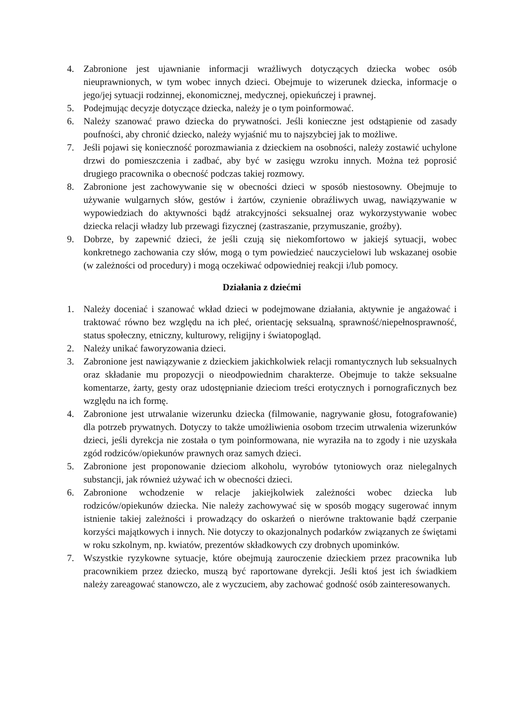4. Zabronione jest ujawnianie informacji wrażliwych dotyczących dziecka wobec osób nieuprawnionych, w tym wobec innych dzieci. Obejmuje to wizerunek dziecka, informacje o jego/jej sytuacji rodzinnej, ekonomicznej, medycznej, opiekuńczej i prawnej.
5. Podejmując decyzje dotyczące dziecka, należy je o tym poinformować.
6. Należy szanować prawo dziecka do prywatności. Jeśli konieczne jest odstąpienie od zasady poufności, aby chronić dziecko, należy wyjaśnić mu to najszybciej jak to możliwe.
7. Jeśli pojawi się konieczność porozmawiania z dzieckiem na osobności, należy zostawić uchylone drzwi do pomieszczenia i zadbać, aby być w zasięgu wzroku innych. Można też poprosić drugiego pracownika o obecność podczas takiej rozmowy.
8. Zabronione jest zachowywanie się w obecności dzieci w sposób niestosowny. Obejmuje to używanie wulgarnych słów, gestów i żartów, czynienie obraźliwych uwag, nawiązywanie w wypowiedziach do aktywności bądź atrakcyjności seksualnej oraz wykorzystywanie wobec dziecka relacji władzy lub przewagi fizycznej (zastraszanie, przymuszanie, groźby).
9. Dobrze, by zapewnić dzieci, że jeśli czują się niekomfortowo w jakiejś sytuacji, wobec konkretnego zachowania czy słów, mogą o tym powiedzieć nauczycielowi lub wskazanej osobie (w zależności od procedury) i mogą oczekiwać odpowiedniej reakcji i/lub pomocy.
Działania z dziećmi
1. Należy doceniać i szanować wkład dzieci w podejmowane działania, aktywnie je angażować i traktować równo bez względu na ich płeć, orientację seksualną, sprawność/niepełnosprawność, status społeczny, etniczny, kulturowy, religijny i światopogląd.
2. Należy unikać faworyzowania dzieci.
3. Zabronione jest nawiązywanie z dzieckiem jakichkolwiek relacji romantycznych lub seksualnych oraz składanie mu propozycji o nieodpowiednim charakterze. Obejmuje to także seksualne komentarze, żarty, gesty oraz udostępnianie dzieciom treści erotycznych i pornograficznych bez względu na ich formę.
4. Zabronione jest utrwalanie wizerunku dziecka (filmowanie, nagrywanie głosu, fotografowanie) dla potrzeb prywatnych. Dotyczy to także umożliwienia osobom trzecim utrwalenia wizerunków dzieci, jeśli dyrekcja nie została o tym poinformowana, nie wyraziła na to zgody i nie uzyskała zgód rodziców/opiekunów prawnych oraz samych dzieci.
5. Zabronione jest proponowanie dzieciom alkoholu, wyrobów tytoniowych oraz nielegalnych substancji, jak również używać ich w obecności dzieci.
6. Zabronione wchodzenie w relacje jakiejkolwiek zależności wobec dziecka lub rodziców/opiekunów dziecka. Nie należy zachowywać się w sposób mogący sugerować innym istnienie takiej zależności i prowadzący do oskarżeń o nierówne traktowanie bądź czerpanie korzyści majątkowych i innych. Nie dotyczy to okazjonalnych podarków związanych ze świętami w roku szkolnym, np. kwiatów, prezentów składkowych czy drobnych upominków.
7. Wszystkie ryzykowne sytuacje, które obejmują zauroczenie dzieckiem przez pracownika lub pracownikiem przez dziecko, muszą być raportowane dyrekcji. Jeśli ktoś jest ich świadkiem należy zareagować stanowczo, ale z wyczuciem, aby zachować godność osób zainteresowanych.